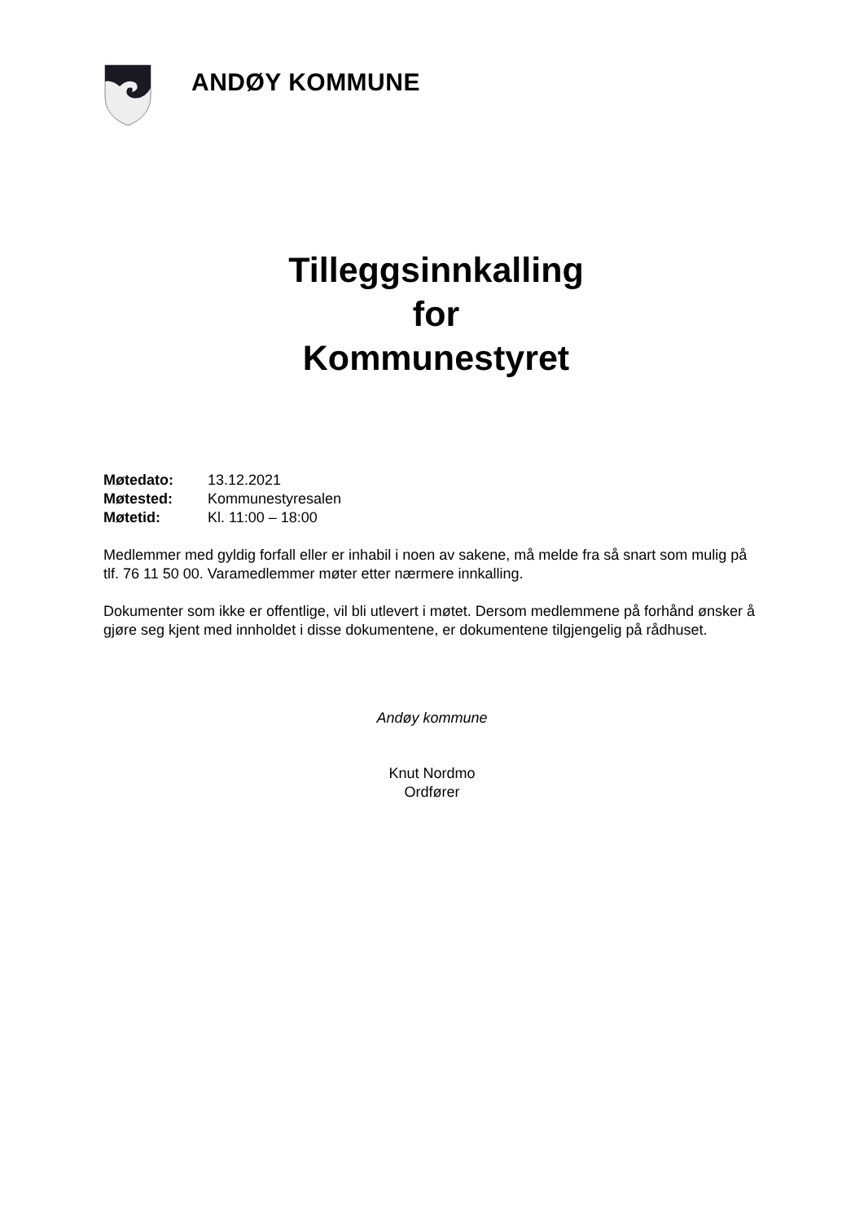ANDØY KOMMUNE
Tilleggsinnkalling
for
Kommunestyret
| Møtedato: | 13.12.2021 |
| Møtested: | Kommunestyresalen |
| Møtetid: | Kl. 11:00 – 18:00 |
Medlemmer med gyldig forfall eller er inhabil i noen av sakene, må melde fra så snart som mulig på tlf. 76 11 50 00. Varamedlemmer møter etter nærmere innkalling.
Dokumenter som ikke er offentlige, vil bli utlevert i møtet. Dersom medlemmene på forhånd ønsker å gjøre seg kjent med innholdet i disse dokumentene, er dokumentene tilgjengelig på rådhuset.
Andøy kommune
Knut Nordmo
Ordfører